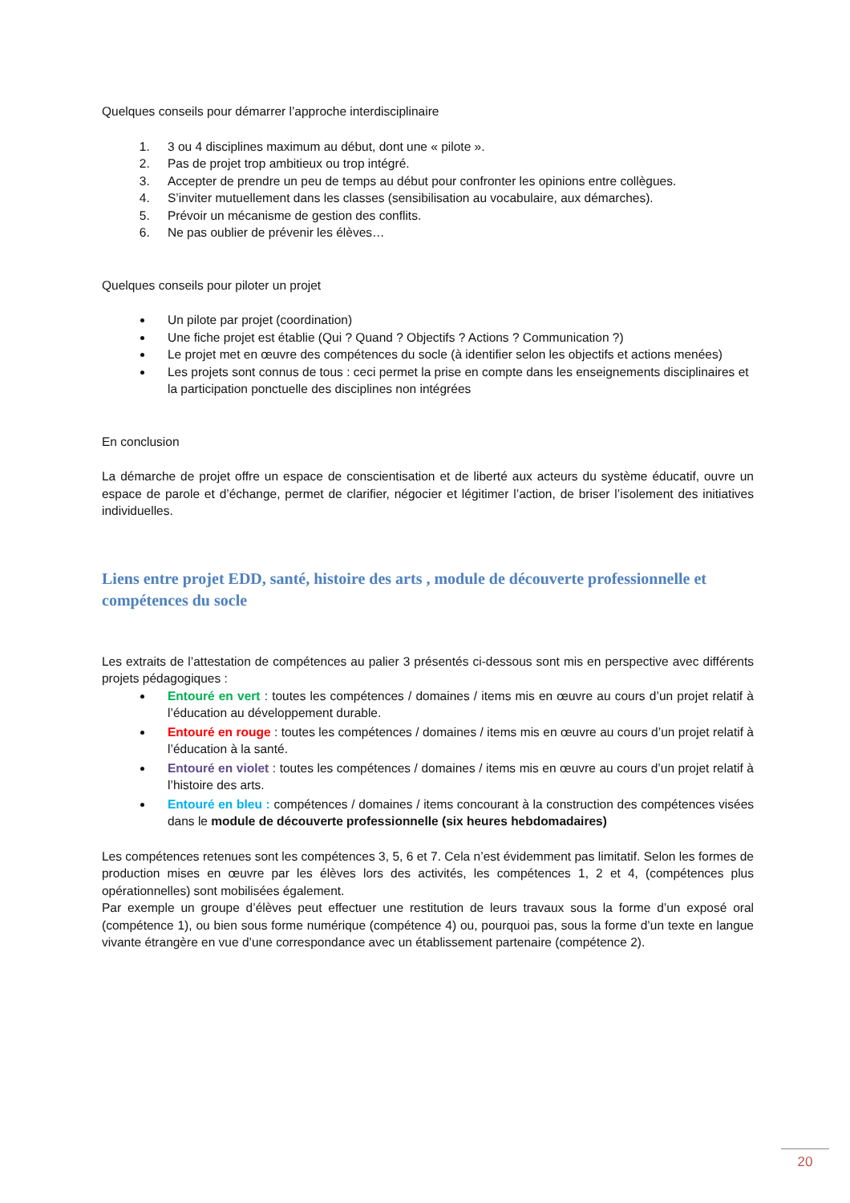Quelques conseils pour démarrer l’approche interdisciplinaire
1. 3 ou 4 disciplines maximum au début, dont une « pilote ».
2. Pas de projet trop ambitieux ou trop intégré.
3. Accepter de prendre un peu de temps au début pour confronter les opinions entre collègues.
4. S’inviter mutuellement dans les classes (sensibilisation au vocabulaire, aux démarches).
5. Prévoir un mécanisme de gestion des conflits.
6. Ne pas oublier de prévenir les élèves…
Quelques conseils pour piloter un projet
Un pilote par projet (coordination)
Une fiche projet est établie (Qui ? Quand ? Objectifs ? Actions ? Communication ?)
Le projet met en œuvre des compétences du socle (à identifier selon les objectifs et actions menées)
Les projets sont connus de tous : ceci permet la prise en compte dans les enseignements disciplinaires et la participation ponctuelle des disciplines non intégrées
En conclusion
La démarche de projet offre un espace de conscientisation et de liberté aux acteurs du système éducatif, ouvre un espace de parole et d’échange, permet de clarifier, négocier et légitimer l’action, de briser l’isolement des initiatives individuelles.
Liens entre projet EDD, santé, histoire des arts , module de découverte professionnelle et compétences du socle
Les extraits de l’attestation de compétences au palier 3 présentés ci-dessous sont mis en perspective avec différents projets pédagogiques :
Entouré en vert : toutes les compétences / domaines / items mis en œuvre au cours d’un projet relatif à l’éducation au développement durable.
Entouré en rouge : toutes les compétences / domaines / items mis en œuvre au cours d’un projet relatif à l’éducation à la santé.
Entouré en violet : toutes les compétences / domaines / items mis en œuvre au cours d’un projet relatif à l’histoire des arts.
Entouré en bleu : compétences / domaines / items concourant à la construction des compétences visées dans le module de découverte professionnelle (six heures hebdomadaires)
Les compétences retenues sont les compétences 3, 5, 6 et 7. Cela n’est évidemment pas limitatif. Selon les formes de production mises en œuvre par les élèves lors des activités, les compétences 1, 2 et 4, (compétences plus opérationnelles) sont mobilisées également.
Par exemple un groupe d’élèves peut effectuer une restitution de leurs travaux sous la forme d’un exposé oral (compétence 1), ou bien sous forme numérique (compétence 4) ou, pourquoi pas, sous la forme d’un texte en langue vivante étrangère en vue d’une correspondance avec un établissement partenaire (compétence 2).
20